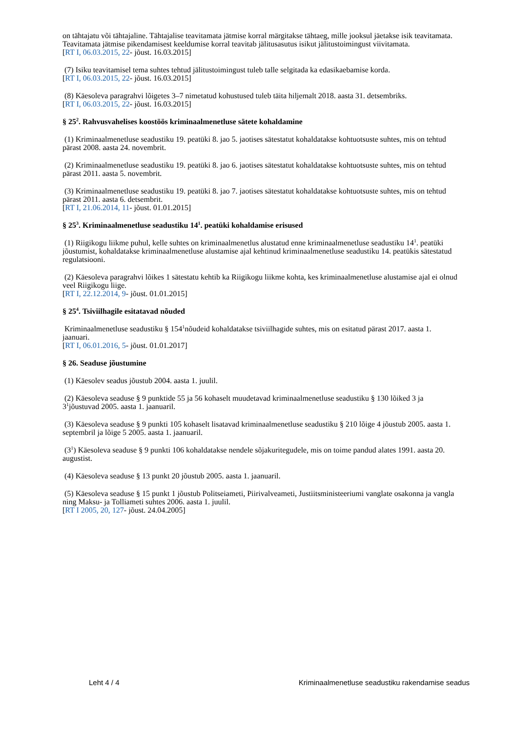on tähtajatu või tähtajaline. Tähtajalise teavitamata jätmise korral märgitakse tähtaeg, mille jooksul jäetakse isik teavitamata. Teavitamata jätmise pikendamisest keeldumise korral teavitab jälitusasutus isikut jälitustoimingust viivitamata.
[RT I, 06.03.2015, 22- jõust. 16.03.2015]
(7) Isiku teavitamisel tema suhtes tehtud jälitustoimingust tuleb talle selgitada ka edasikaebamise korda.
[RT I, 06.03.2015, 22- jõust. 16.03.2015]
(8) Käesoleva paragrahvi lõigetes 3–7 nimetatud kohustused tuleb täita hiljemalt 2018. aasta 31. detsembriks.
[RT I, 06.03.2015, 22- jõust. 16.03.2015]
§ 25<sup>2</sup>. Rahvusvahelises koostöös kriminaalmenetluse sätete kohaldamine
(1) Kriminaalmenetluse seadustiku 19. peatüki 8. jao 5. jaotises sätestatut kohaldatakse kohtuotsuste suhtes, mis on tehtud pärast 2008. aasta 24. novembrit.
(2) Kriminaalmenetluse seadustiku 19. peatüki 8. jao 6. jaotises sätestatut kohaldatakse kohtuotsuste suhtes, mis on tehtud pärast 2011. aasta 5. novembrit.
(3) Kriminaalmenetluse seadustiku 19. peatüki 8. jao 7. jaotises sätestatut kohaldatakse kohtuotsuste suhtes, mis on tehtud pärast 2011. aasta 6. detsembrit.
[RT I, 21.06.2014, 11- jõust. 01.01.2015]
§ 25<sup>3</sup>. Kriminaalmenetluse seadustiku 14<sup>1</sup>. peatüki kohaldamise erisused
(1) Riigikogu liikme puhul, kelle suhtes on kriminaalmenetlus alustatud enne kriminaalmenetluse seadustiku 14<sup>1</sup>. peatüki jõustumist, kohaldatakse kriminaalmenetluse alustamise ajal kehtinud kriminaalmenetluse seadustiku 14. peatükis sätestatud regulatsiooni.
(2) Käesoleva paragrahvi lõikes 1 sätestatu kehtib ka Riigikogu liikme kohta, kes kriminaalmenetluse alustamise ajal ei olnud veel Riigikogu liige.
[RT I, 22.12.2014, 9- jõust. 01.01.2015]
§ 25<sup>4</sup>. Tsiviilhagile esitatavad nõuded
Kriminaalmenetluse seadustiku § 154<sup>1</sup>nõudeid kohaldatakse tsiviilhagide suhtes, mis on esitatud pärast 2017. aasta 1. jaanuari.
[RT I, 06.01.2016, 5- jõust. 01.01.2017]
§ 26. Seaduse jõustumine
(1) Käesolev seadus jõustub 2004. aasta 1. juulil.
(2) Käesoleva seaduse § 9 punktide 55 ja 56 kohaselt muudetavad kriminaalmenetluse seadustiku § 130 lõiked 3 ja 3<sup>1</sup>jõustuvad 2005. aasta 1. jaanuaril.
(3) Käesoleva seaduse § 9 punkti 105 kohaselt lisatavad kriminaalmenetluse seadustiku § 210 lõige 4 jõustub 2005. aasta 1. septembril ja lõige 5 2005. aasta 1. jaanuaril.
(3<sup>1</sup>) Käesoleva seaduse § 9 punkti 106 kohaldatakse nendele sõjakuritegudele, mis on toime pandud alates 1991. aasta 20. augustist.
(4) Käesoleva seaduse § 13 punkt 20 jõustub 2005. aasta 1. jaanuaril.
(5) Käesoleva seaduse § 15 punkt 1 jõustub Politseiameti, Piirivalveameti, Justiitsministeeriumi vanglate osakonna ja vangla ning Maksu- ja Tolliameti suhtes 2006. aasta 1. juulil.
[RT I 2005, 20, 127- jõust. 24.04.2005]
Leht 4 / 4 Kriminaalmenetluse seadustiku rakendamise seadus